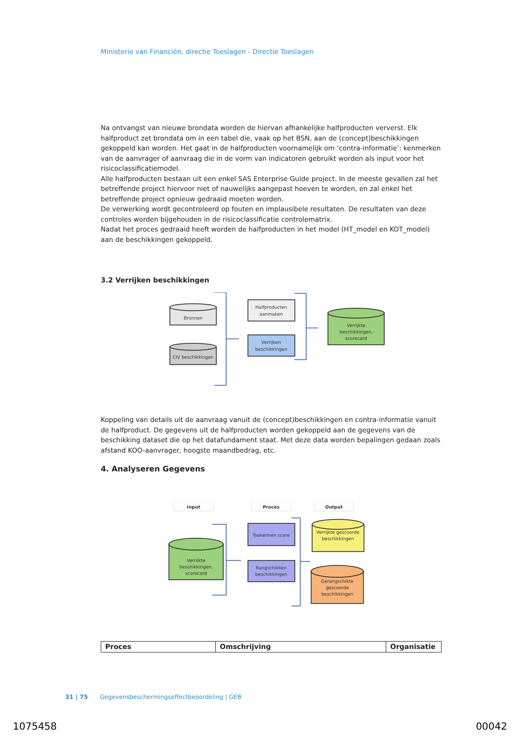Ministerie van Financiën, directie Toeslagen - Directie Toeslagen
Na ontvangst van nieuwe brondata worden de hiervan afhankelijke halfproducten ververst. Elk halfproduct zet brondata om in een tabel die, vaak op het BSN, aan de (concept)beschikkingen gekoppeld kan worden. Het gaat in de halfproducten voornamelijk om ‘contra-informatie’: kenmerken van de aanvrager of aanvraag die in de vorm van indicatoren gebruikt worden als input voor het risicoclassificatiemodel.
Alle halfproducten bestaan uit een enkel SAS Enterprise Guide project. In de meeste gevallen zal het betreffende project hiervoor niet of nauwelijks aangepast hoeven te worden, en zal enkel het betreffende project opnieuw gedraaid moeten worden.
De verwerking wordt gecontroleerd op fouten en implausibele resultaten. De resultaten van deze controles worden bijgehouden in de risicoclassificatie controlematrix.
Nadat het proces gedraaid heeft worden de halfproducten in het model (HT_model en KOT_model) aan de beschikkingen gekoppeld.
3.2 Verrijken beschikkingen
Bronnen
CIV beschikkingen
Halfproducten
aanmaken
Verrijken
beschikkingen
Verrijkte
beschikkingen,
scorecard
Koppeling van details uit de aanvraag vanuit de (concept)beschikkingen en contra-informatie vanuit de halfproduct. De gegevens uit de halfproducten worden gekoppeld aan de gegevens van de beschikking dataset die op het datafundament staat. Met deze data worden bepalingen gedaan zoals afstand KOO-aanvrager, hoogste maandbedrag, etc.
4. Analyseren Gegevens
Input
Proces
Output
Toekennen score
Rangschikken
beschikkingen
Verrijkte
beschikkingen,
scorecard
Verrijkte gescoorde
beschikkingen
Gerangschikte
gescoorde
beschikkingen
| Proces | Omschrijving | Organisatie |
| --- | --- | --- |
31 | 75 Gegevensbeschermingseffectbeoordeling | GEB
1075458 00042